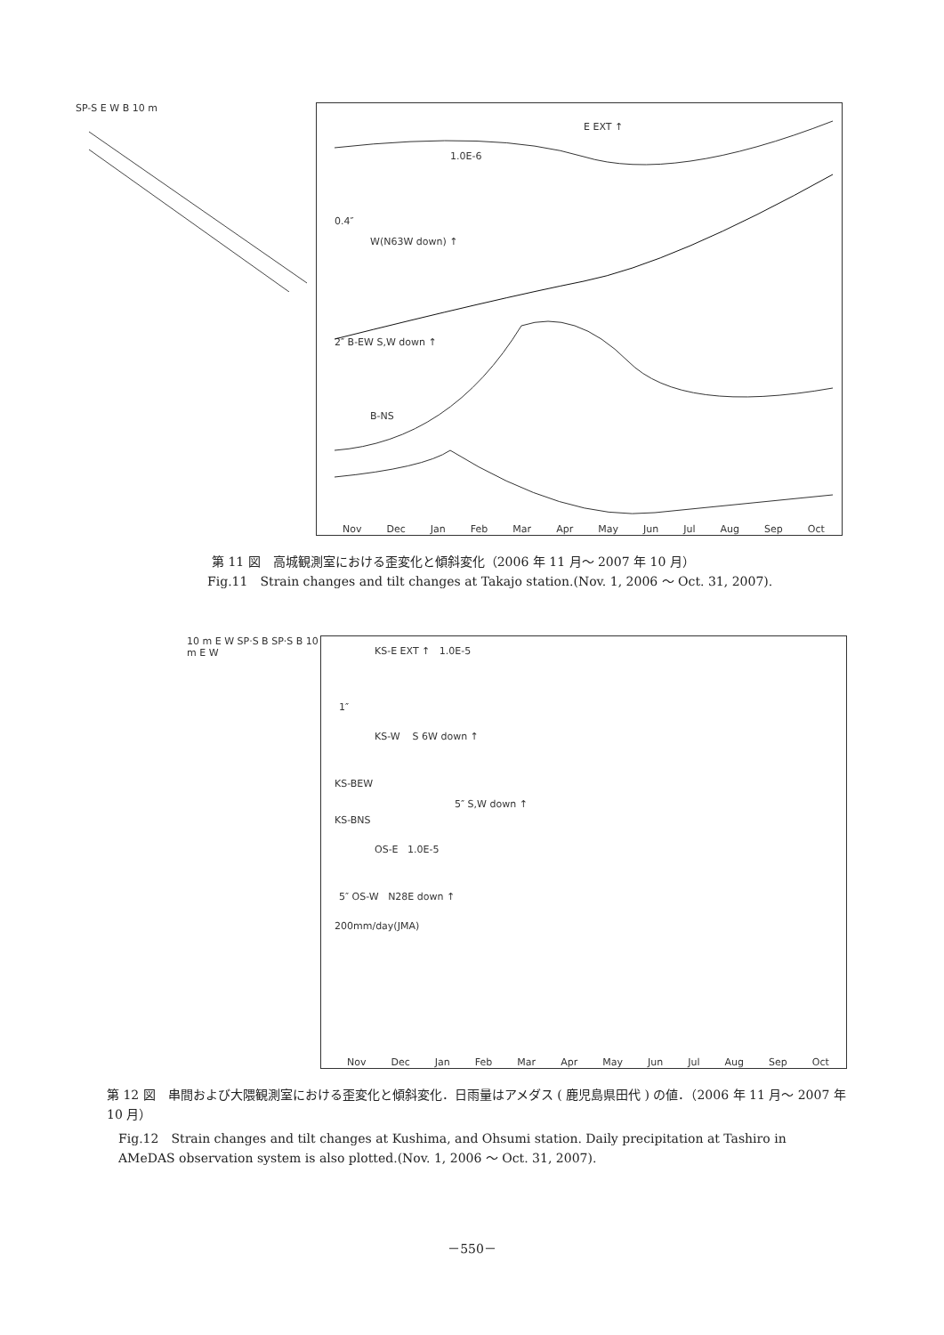SP-S E W B 10 m
E EXT ↑
1.0E-6
0.4″
W(N63W down) ↑
2″ B-EW S,W down ↑
B-NS
Nov Dec Jan Feb Mar Apr May Jun Jul Aug Sep Oct
第 11 図　高城観測室における歪変化と傾斜変化（2006 年 11 月～ 2007 年 10 月）
Fig.11　Strain changes and tilt changes at Takajo station.(Nov. 1, 2006 ～ Oct. 31, 2007).
10 m E W SP·S B SP·S B 10 m E W
KS-E EXT ↑ 1.0E-5
1″
KS-W S 6W down ↑
KS-BEW
5″ S,W down ↑
KS-BNS
OS-E 1.0E-5
5″ OS-W N28E down ↑
200mm/day(JMA)
Nov Dec Jan Feb Mar Apr May Jun Jul Aug Sep Oct
第 12 図　串間および大隈観測室における歪変化と傾斜変化．日雨量はアメダス ( 鹿児島県田代 ) の値．（2006 年 11 月～ 2007 年 10 月）
Fig.12　Strain changes and tilt changes at Kushima, and Ohsumi station. Daily precipitation at Tashiro in AMeDAS observation system is also plotted.(Nov. 1, 2006 ～ Oct. 31, 2007).
－550－